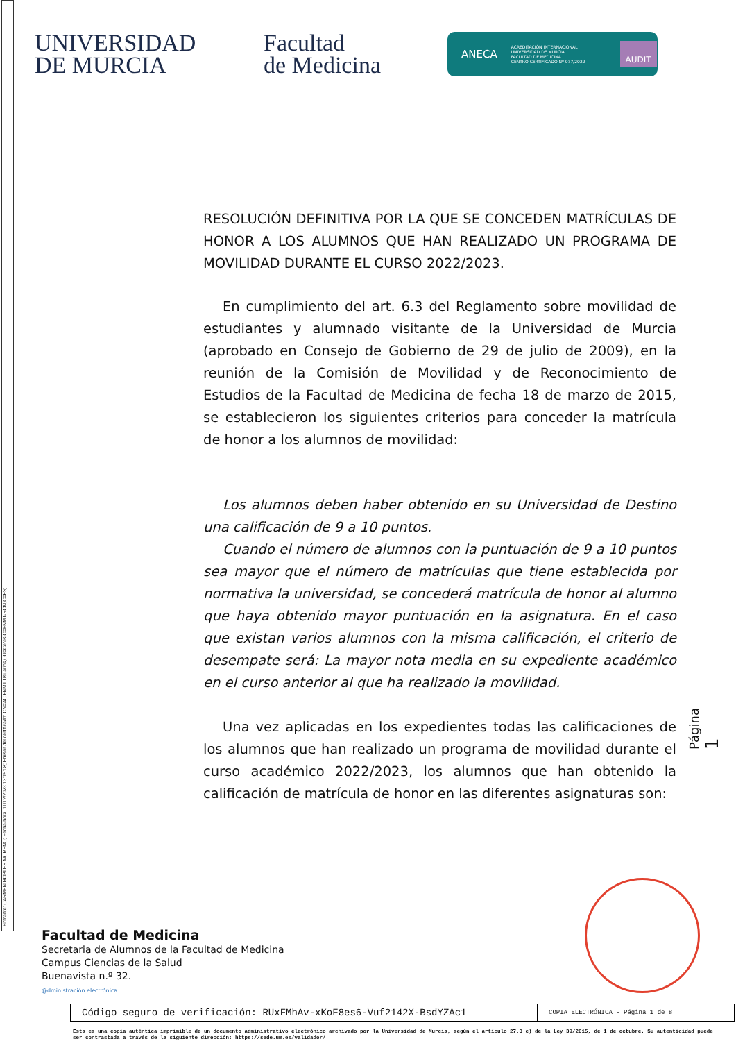Firmante: CARMEN ROBLES MORENO; Fecha-hora: 11/12/2023 13:15:08; Emisor del certificado: CN=AC FNMT Usuarios,OU=Ceres,O=FNMT-RCM,C=ES;
UNIVERSIDAD
DE MURCIA
Facultad
de Medicina
ANECA ACREDITACIÓN INTERNACIONAL
UNIVERSIDAD DE MURCIA
FACULTAD DE MEDICINA
CENTRO CERTIFICADO Nº 077/2022 AUDIT
RESOLUCIÓN DEFINITIVA POR LA QUE SE CONCEDEN MATRÍCULAS DE HONOR A LOS ALUMNOS QUE HAN REALIZADO UN PROGRAMA DE MOVILIDAD DURANTE EL CURSO 2022/2023.
En cumplimiento del art. 6.3 del Reglamento sobre movilidad de estudiantes y alumnado visitante de la Universidad de Murcia (aprobado en Consejo de Gobierno de 29 de julio de 2009), en la reunión de la Comisión de Movilidad y de Reconocimiento de Estudios de la Facultad de Medicina de fecha 18 de marzo de 2015, se establecieron los siguientes criterios para conceder la matrícula de honor a los alumnos de movilidad:
Los alumnos deben haber obtenido en su Universidad de Destino una calificación de 9 a 10 puntos.
Cuando el número de alumnos con la puntuación de 9 a 10 puntos sea mayor que el número de matrículas que tiene establecida por normativa la universidad, se concederá matrícula de honor al alumno que haya obtenido mayor puntuación en la asignatura. En el caso que existan varios alumnos con la misma calificación, el criterio de desempate será: La mayor nota media en su expediente académico en el curso anterior al que ha realizado la movilidad.
Una vez aplicadas en los expedientes todas las calificaciones de los alumnos que han realizado un programa de movilidad durante el curso académico 2022/2023, los alumnos que han obtenido la calificación de matrícula de honor en las diferentes asignaturas son:
Página 1
Facultad de Medicina
Secretaria de Alumnos de la Facultad de Medicina
Campus Ciencias de la Salud
Buenavista n.º 32.
@dministración electrónica
Código seguro de verificación: RUxFMhAv-xKoF8es6-Vuf2142X-BsdYZAc1
COPIA ELECTRÓNICA - Página 1 de 8
Esta es una copia auténtica imprimible de un documento administrativo electrónico archivado por la Universidad de Murcia, según el artículo 27.3 c) de la Ley 39/2015, de 1 de octubre. Su autenticidad puede ser contrastada a través de la siguiente dirección: https://sede.um.es/validador/